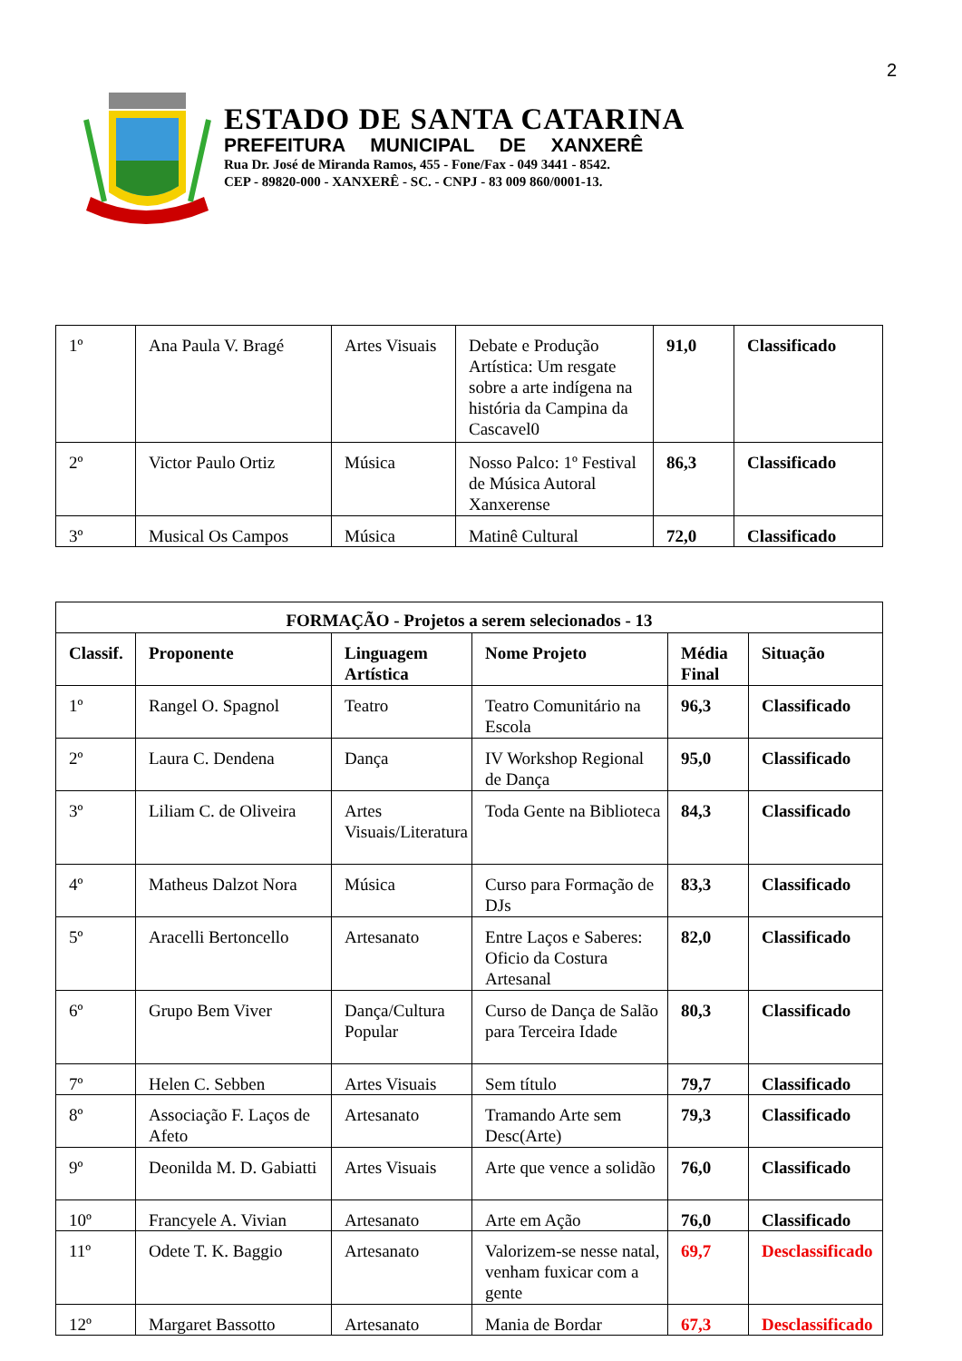2
ESTADO DE SANTA CATARINA
PREFEITURA MUNICIPAL DE XANXERÊ
Rua Dr. José de Miranda Ramos, 455 - Fone/Fax - 049 3441 - 8542.
CEP - 89820-000 - XANXERÊ - SC. - CNPJ - 83 009 860/0001-13.
| 1º | Ana Paula V. Bragé | Artes Visuais | Debate e Produção Artística: Um resgate sobre a arte indígena na história da Campina da Cascavel0 | 91,0 | Classificado |
| 2º | Victor Paulo Ortiz | Música | Nosso Palco: 1º Festival de Música Autoral Xanxerense | 86,3 | Classificado |
| 3º | Musical Os Campos | Música | Matinê Cultural | 72,0 | Classificado |
| FORMAÇÃO - Projetos a serem selecionados - 13 | | | | | |
| --- | --- | --- | --- | --- | --- |
| Classif. | Proponente | Linguagem Artística | Nome Projeto | Média Final | Situação |
| 1º | Rangel O. Spagnol | Teatro | Teatro Comunitário na Escola | 96,3 | Classificado |
| 2º | Laura C. Dendena | Dança | IV Workshop Regional de Dança | 95,0 | Classificado |
| 3º | Liliam C. de Oliveira | Artes Visuais/Literatura | Toda Gente na Biblioteca | 84,3 | Classificado |
| 4º | Matheus Dalzot Nora | Música | Curso para Formação de DJs | 83,3 | Classificado |
| 5º | Aracelli Bertoncello | Artesanato | Entre Laços e Saberes: Oficio da Costura Artesanal | 82,0 | Classificado |
| 6º | Grupo Bem Viver | Dança/Cultura Popular | Curso de Dança de Salão para Terceira Idade | 80,3 | Classificado |
| 7º | Helen C. Sebben | Artes Visuais | Sem título | 79,7 | Classificado |
| 8º | Associação F. Laços de Afeto | Artesanato | Tramando Arte sem Desc(Arte) | 79,3 | Classificado |
| 9º | Deonilda M. D. Gabiatti | Artes Visuais | Arte que vence a solidão | 76,0 | Classificado |
| 10º | Francyele A. Vivian | Artesanato | Arte em Ação | 76,0 | Classificado |
| 11º | Odete T. K. Baggio | Artesanato | Valorizem-se nesse natal, venham fuxicar com a gente | 69,7 | Desclassificado |
| 12º | Margaret Bassotto | Artesanato | Mania de Bordar | 67,3 | Desclassificado |